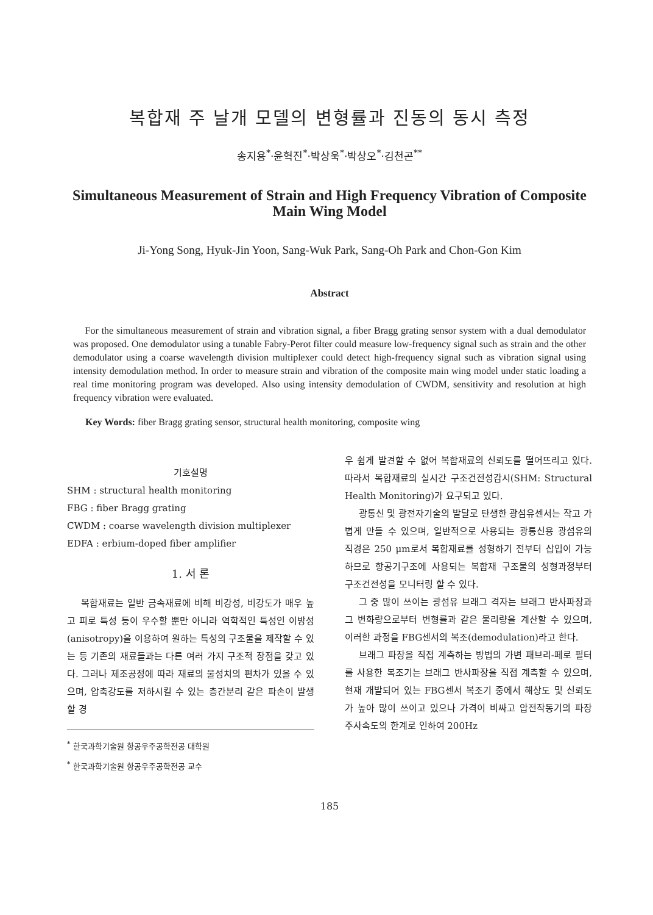복합재 주 날개 모델의 변형률과 진동의 동시 측정
송지용<sup>*</sup>·윤혁진<sup>*</sup>·박상욱<sup>*</sup>·박상오<sup>*</sup>·김천곤<sup>**</sup>
Simultaneous Measurement of Strain and High Frequency Vibration of Composite Main Wing Model
Ji-Yong Song, Hyuk-Jin Yoon, Sang-Wuk Park, Sang-Oh Park and Chon-Gon Kim
Abstract
For the simultaneous measurement of strain and vibration signal, a fiber Bragg grating sensor system with a dual demodulator was proposed. One demodulator using a tunable Fabry-Perot filter could measure low-frequency signal such as strain and the other demodulator using a coarse wavelength division multiplexer could detect high-frequency signal such as vibration signal using intensity demodulation method. In order to measure strain and vibration of the composite main wing model under static loading a real time monitoring program was developed. Also using intensity demodulation of CWDM, sensitivity and resolution at high frequency vibration were evaluated.
Key Words: fiber Bragg grating sensor, structural health monitoring, composite wing
기호설명
SHM : structural health monitoring
FBG : fiber Bragg grating
CWDM : coarse wavelength division multiplexer
EDFA : erbium-doped fiber amplifier
1. 서 론
복합재료는 일반 금속재료에 비해 비강성, 비강도가 매우 높고 피로 특성 등이 우수할 뿐만 아니라 역학적인 특성인 이방성(anisotropy)을 이용하여 원하는 특성의 구조물을 제작할 수 있는 등 기존의 재료들과는 다른 여러 가지 구조적 장점을 갖고 있다. 그러나 제조공정에 따라 재료의 물성치의 편차가 있을 수 있으며, 압축강도를 저하시킬 수 있는 층간분리 같은 파손이 발생할 경
<sup>*</sup> 한국과학기술원 항공우주공학전공 대학원
<sup>*</sup> 한국과학기술원 항공우주공학전공 교수
우 쉽게 발견할 수 없어 복합재료의 신뢰도를 떨어뜨리고 있다. 따라서 복합재료의 실시간 구조건전성감시(SHM: Structural Health Monitoring)가 요구되고 있다.
광통신 및 광전자기술의 발달로 탄생한 광섬유센서는 작고 가볍게 만들 수 있으며, 일반적으로 사용되는 광통신용 광섬유의 직경은 250 μm로서 복합재료를 성형하기 전부터 삽입이 가능하므로 항공기구조에 사용되는 복합재 구조물의 성형과정부터 구조건전성을 모니터링 할 수 있다.
그 중 많이 쓰이는 광섬유 브래그 격자는 브래그 반사파장과 그 변화량으로부터 변형률과 같은 물리량을 계산할 수 있으며, 이러한 과정을 FBG센서의 복조(demodulation)라고 한다.
브래그 파장을 직접 계측하는 방법의 가변 패브리-페로 필터를 사용한 복조기는 브래그 반사파장을 직접 계측할 수 있으며, 현재 개발되어 있는 FBG센서 복조기 중에서 해상도 및 신뢰도가 높아 많이 쓰이고 있으나 가격이 비싸고 압전작동기의 파장 주사속도의 한계로 인하여 200Hz
185